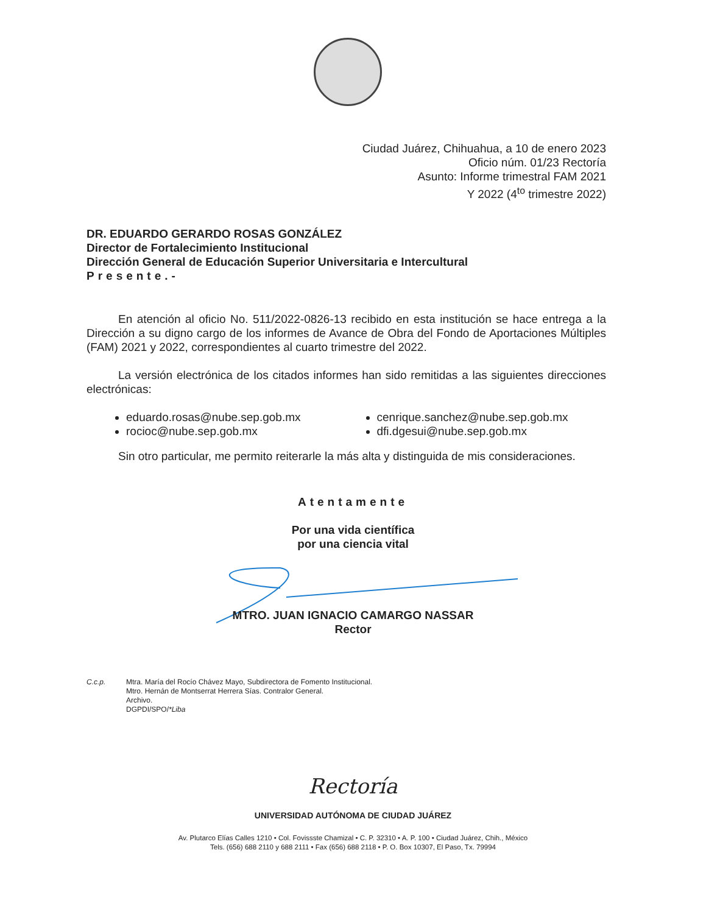Ciudad Juárez, Chihuahua, a 10 de enero 2023
Oficio núm. 01/23 Rectoría
Asunto: Informe trimestral FAM 2021
Y 2022 (4<sup>to</sup> trimestre 2022)
DR. EDUARDO GERARDO ROSAS GONZÁLEZ
Director de Fortalecimiento Institucional
Dirección General de Educación Superior Universitaria e Intercultural
Presente.-
En atención al oficio No. 511/2022-0826-13 recibido en esta institución se hace entrega a la Dirección a su digno cargo de los informes de Avance de Obra del Fondo de Aportaciones Múltiples (FAM) 2021 y 2022, correspondientes al cuarto trimestre del 2022.
La versión electrónica de los citados informes han sido remitidas a las siguientes direcciones electrónicas:
eduardo.rosas@nube.sep.gob.mx
rocioc@nube.sep.gob.mx
cenrique.sanchez@nube.sep.gob.mx
dfi.dgesui@nube.sep.gob.mx
Sin otro particular, me permito reiterarle la más alta y distinguida de mis consideraciones.
Atentamente
Por una vida científica
por una ciencia vital
MTRO. JUAN IGNACIO CAMARGO NASSAR
Rector
C.c.p. Mtra. María del Rocío Chávez Mayo, Subdirectora de Fomento Institucional.
Mtro. Hernán de Montserrat Herrera Sías. Contralor General.
Archivo.
DGPDI/SPO/*Liba
Rectoría
UNIVERSIDAD AUTÓNOMA DE CIUDAD JUÁREZ
Av. Plutarco Elías Calles 1210 • Col. Fovissste Chamizal • C. P. 32310 • A. P. 100 • Ciudad Juárez, Chih., México
Tels. (656) 688 2110 y 688 2111 • Fax (656) 688 2118 • P. O. Box 10307, El Paso, Tx. 79994